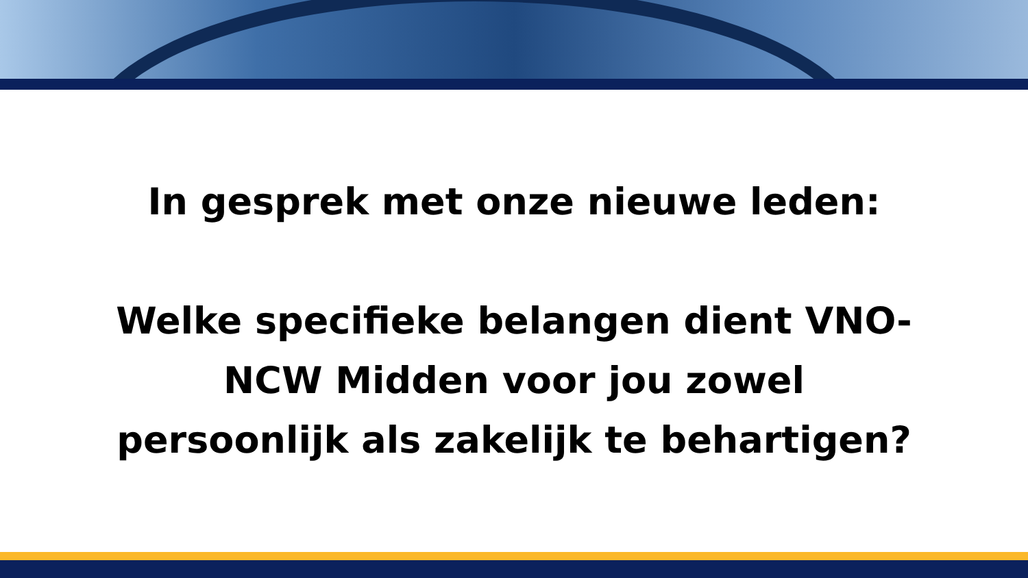In gesprek met onze nieuwe leden:
Welke specifieke belangen dient VNO-
NCW Midden voor jou zowel
persoonlijk als zakelijk te behartigen?